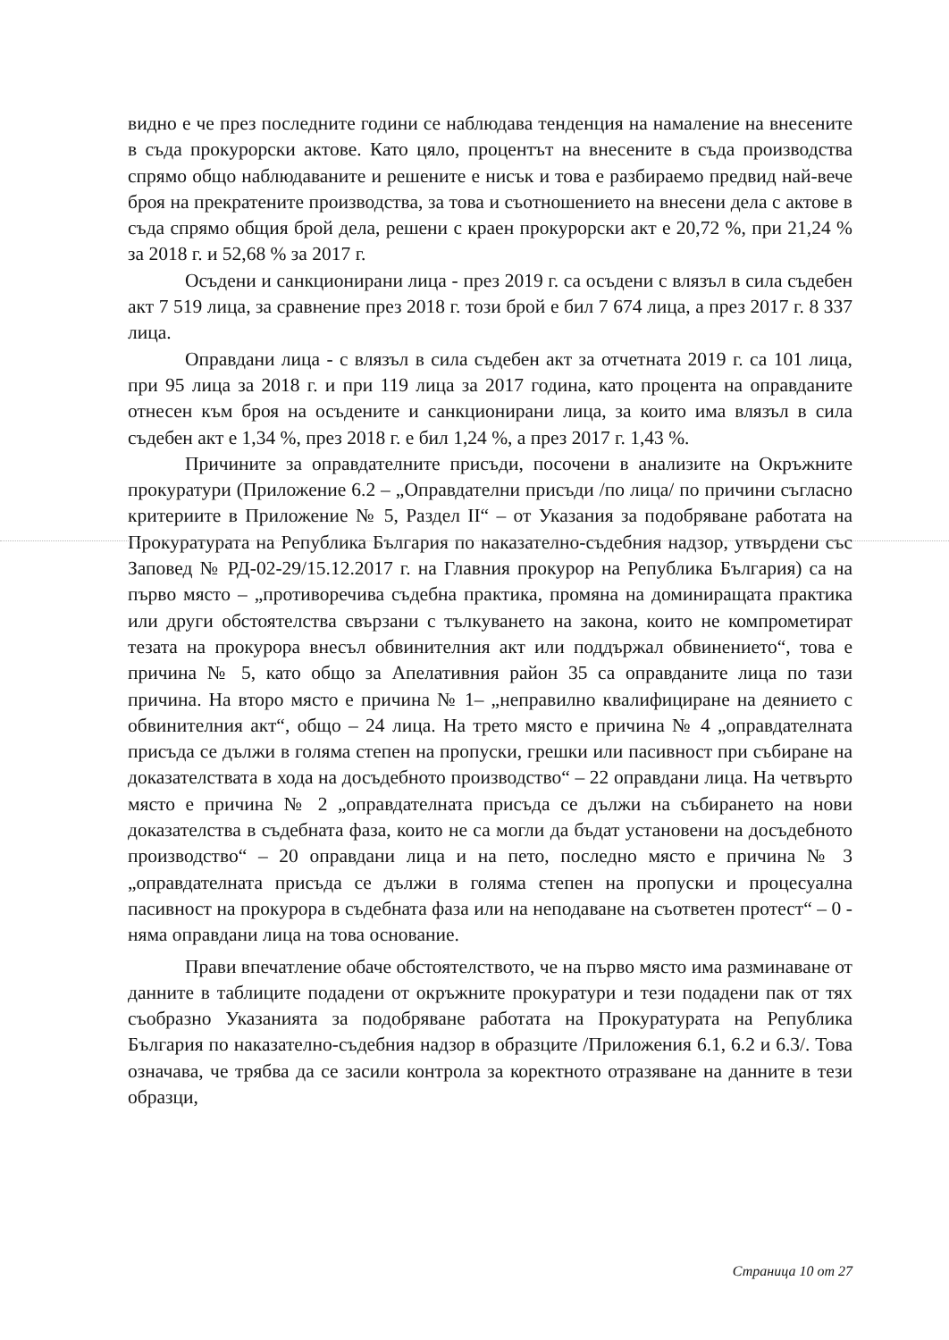видно е че през последните години се наблюдава тенденция на намаление на внесените в съда прокурорски актове. Като цяло, процентът на внесените в съда производства спрямо общо наблюдаваните и решените е нисък и това е разбираемо предвид най-вече броя на прекратените производства, за това и съотношението на внесени дела с актове в съда спрямо общия брой дела, решени с краен прокурорски акт е 20,72 %, при 21,24 % за 2018 г. и 52,68 % за 2017 г.
Осъдени и санкционирани лица - през 2019 г. са осъдени с влязъл в сила съдебен акт 7 519 лица, за сравнение през 2018 г. този брой е бил 7 674 лица, а през 2017 г. 8 337 лица.
Оправдани лица - с влязъл в сила съдебен акт за отчетната 2019 г. са 101 лица, при 95 лица за 2018 г. и при 119 лица за 2017 година, като процента на оправданите отнесен към броя на осъдените и санкционирани лица, за които има влязъл в сила съдебен акт е 1,34 %, през 2018 г. е бил 1,24 %, а през 2017 г. 1,43 %.
Причините за оправдателните присъди, посочени в анализите на Окръжните прокуратури (Приложение 6.2 – „Оправдателни присъди /по лица/ по причини съгласно критериите в Приложение № 5, Раздел II“ – от Указания за подобряване работата на Прокуратурата на Република България по наказателно-съдебния надзор, утвърдени със Заповед № РД-02-29/15.12.2017 г. на Главния прокурор на Република България) са на първо място – „противоречива съдебна практика, промяна на доминиращата практика или други обстоятелства свързани с тълкуването на закона, които не компрометират тезата на прокурора внесъл обвинителния акт или поддържал обвинението“, това е причина № 5, като общо за Апелативния район 35 са оправданите лица по тази причина. На второ място е причина № 1– „неправилно квалифициране на деянието с обвинителния акт“, общо – 24 лица. На трето място е причина № 4 „оправдателната присъда се дължи в голяма степен на пропуски, грешки или пасивност при събиране на доказателствата в хода на досъдебното производство“ – 22 оправдани лица. На четвърто място е причина № 2 „оправдателната присъда се дължи на събирането на нови доказателства в съдебната фаза, които не са могли да бъдат установени на досъдебното производство“ – 20 оправдани лица и на пето, последно място е причина № 3 „оправдателната присъда се дължи в голяма степен на пропуски и процесуална пасивност на прокурора в съдебната фаза или на неподаване на съответен протест“ – 0 - няма оправдани лица на това основание.
Прави впечатление обаче обстоятелството, че на първо място има разминаване от данните в таблиците подадени от окръжните прокуратури и тези подадени пак от тях съобразно Указанията за подобряване работата на Прокуратурата на Република България по наказателно-съдебния надзор в образците /Приложения 6.1, 6.2 и 6.3/. Това означава, че трябва да се засили контрола за коректното отразяване на данните в тези образци,
Страница 10 от 27